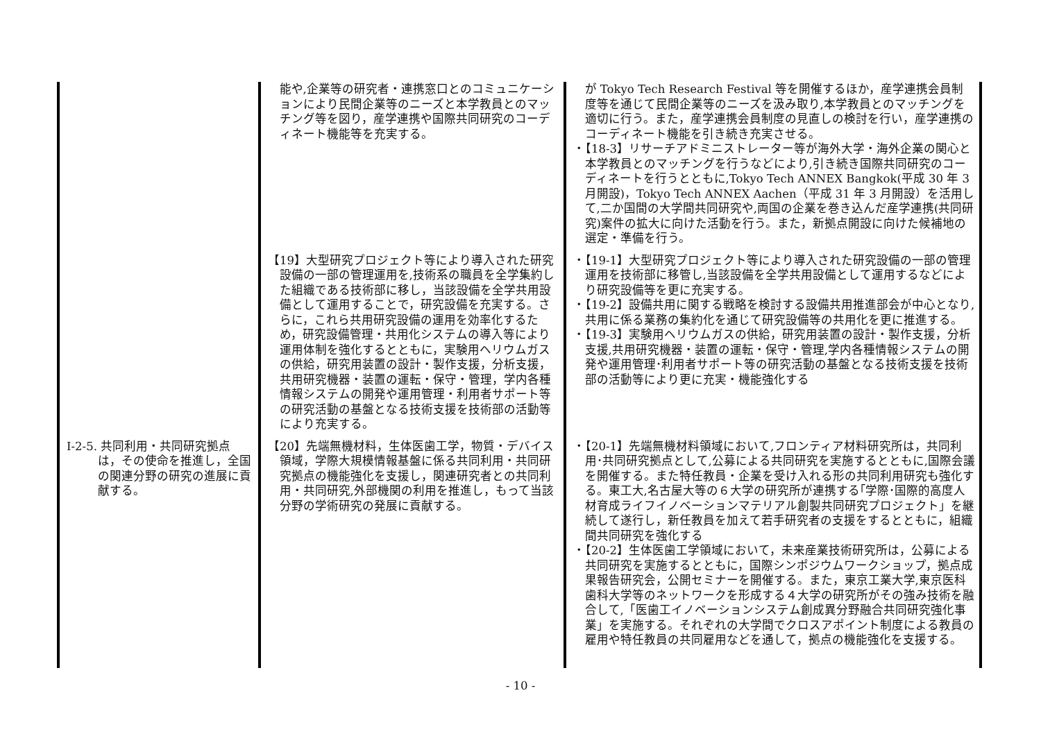| | 能や,企業等の研究者・連携窓口とのコミュニケーションにより民間企業等のニーズと本学教員とのマッチング等を図り，産学連携や国際共同研究のコーディネート機能等を充実する。 | が Tokyo Tech Research Festival 等を開催するほか，産学連携会員制度等を通じて民間企業等のニーズを汲み取り,本学教員とのマッチングを適切に行う。また，産学連携会員制度の見直しの検討を行い，産学連携のコーディネート機能を引き続き充実させる。 ・【18-3】リサーチアドミニストレーター等が海外大学・海外企業の関心と本学教員とのマッチングを行うなどにより,引き続き国際共同研究のコーディネートを行うとともに,Tokyo Tech ANNEX Bangkok(平成 30 年 3 月開設)，Tokyo Tech ANNEX Aachen（平成 31 年 3 月開設）を活用して,二か国間の大学間共同研究や,両国の企業を巻き込んだ産学連携(共同研究)案件の拡大に向けた活動を行う。また，新拠点開設に向けた候補地の選定・準備を行う。 |
| | 【19】大型研究プロジェクト等により導入された研究設備の一部の管理運用を,技術系の職員を全学集約した組織である技術部に移し，当該設備を全学共用設備として運用することで，研究設備を充実する。さらに，これら共用研究設備の運用を効率化するため，研究設備管理・共用化システムの導入等により運用体制を強化するとともに，実験用ヘリウムガスの供給，研究用装置の設計・製作支援，分析支援，共用研究機器・装置の運転・保守・管理，学内各種情報システムの開発や運用管理・利用者サポート等の研究活動の基盤となる技術支援を技術部の活動等により充実する。 | ・【19-1】大型研究プロジェクト等により導入された研究設備の一部の管理運用を技術部に移管し,当該設備を全学共用設備として運用するなどにより研究設備等を更に充実する。 ・【19-2】設備共用に関する戦略を検討する設備共用推進部会が中心となり,共用に係る業務の集約化を通じて研究設備等の共用化を更に推進する。 ・【19-3】実験用ヘリウムガスの供給，研究用装置の設計・製作支援，分析支援,共用研究機器・装置の運転・保守・管理,学内各種情報システムの開発や運用管理･利用者サポート等の研究活動の基盤となる技術支援を技術部の活動等により更に充実・機能強化する |
| Ⅰ-2-5. 共同利用・共同研究拠点は，その使命を推進し，全国の関連分野の研究の進展に貢献する。 | 【20】先端無機材料，生体医歯工学，物質・デバイス領域，学際大規模情報基盤に係る共同利用・共同研究拠点の機能強化を支援し，関連研究者との共同利用・共同研究,外部機関の利用を推進し，もって当該分野の学術研究の発展に貢献する。 | ・【20-1】先端無機材料領域において,フロンティア材料研究所は，共同利用･共同研究拠点として,公募による共同研究を実施するとともに,国際会議を開催する。また特任教員・企業を受け入れる形の共同利用研究も強化する。東工大,名古屋大等の６大学の研究所が連携する｢学際･国際的高度人材育成ライフイノベーションマテリアル創製共同研究プロジェクト」を継続して遂行し，新任教員を加えて若手研究者の支援をするとともに，組織間共同研究を強化する ・【20-2】生体医歯工学領域において，未来産業技術研究所は，公募による共同研究を実施するとともに，国際シンポジウムワークショップ，拠点成果報告研究会，公開セミナーを開催する。また，東京工業大学,東京医科歯科大学等のネットワークを形成する４大学の研究所がその強み技術を融合して,「医歯工イノベーションシステム創成異分野融合共同研究強化事業」を実施する。それぞれの大学間でクロスアポイント制度による教員の雇用や特任教員の共同雇用などを通して，拠点の機能強化を支援する。 |
- 10 -